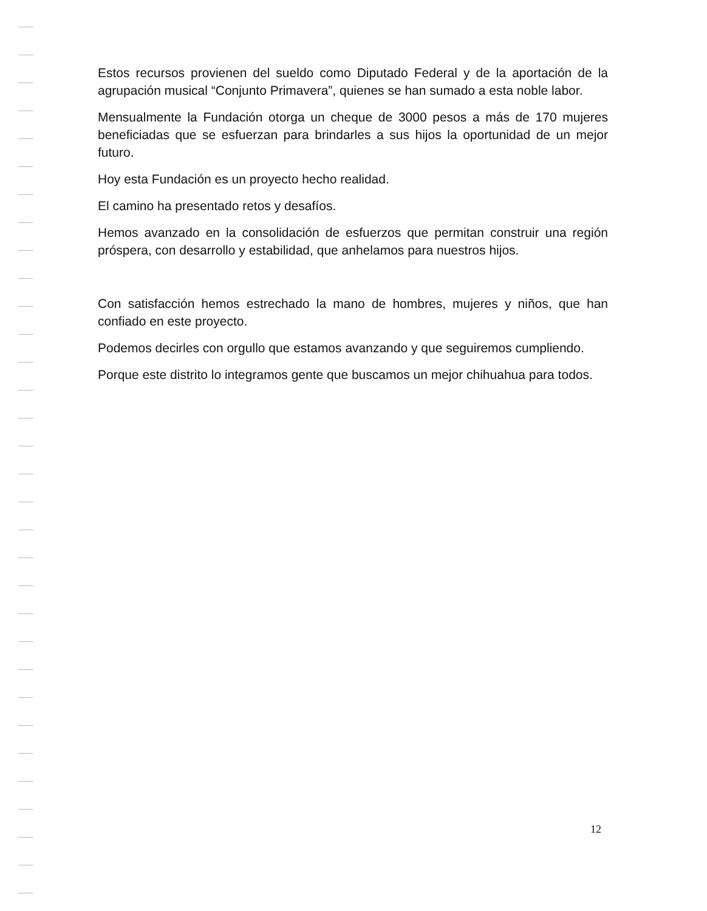Estos recursos provienen del sueldo como Diputado Federal y de la aportación de la agrupación musical “Conjunto Primavera”, quienes se han sumado a esta noble labor.
Mensualmente la Fundación otorga un cheque de 3000 pesos a más de 170 mujeres beneficiadas que se esfuerzan para brindarles a sus hijos la oportunidad de un mejor futuro.
Hoy esta Fundación es un proyecto hecho realidad.
El camino ha presentado retos y desafíos.
Hemos avanzado en la consolidación de esfuerzos que permitan construir una región próspera, con desarrollo y estabilidad, que anhelamos para nuestros hijos.
Con satisfacción hemos estrechado la mano de hombres, mujeres y niños, que han confiado en este proyecto.
Podemos decirles con orgullo que estamos avanzando y que seguiremos cumpliendo.
Porque este distrito lo integramos gente que buscamos un mejor chihuahua para todos.
12